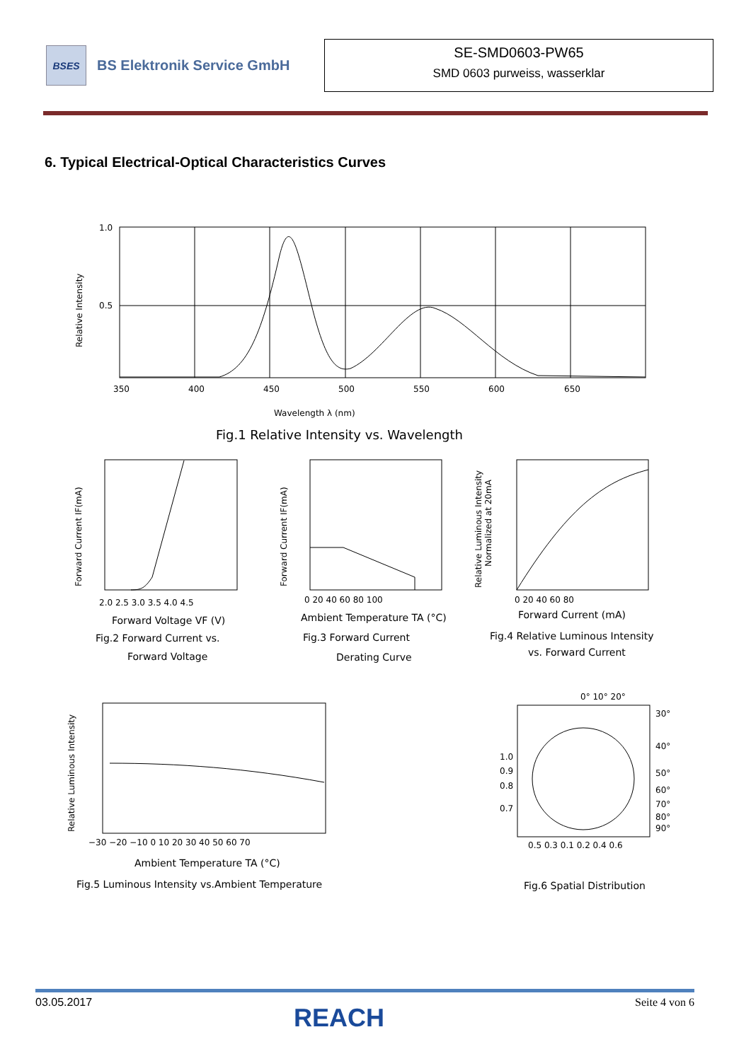BSES
BS Elektronik Service GmbH
SE-SMD0603-PW65
SMD 0603 purweiss, wasserklar
6. Typical Electrical-Optical Characteristics Curves
1.0
0.5
350
400
450
500
550
600
650
Relative Intensity
Wavelength λ (nm)
Fig.1 Relative Intensity vs. Wavelength
Forward Current IF(mA)
2.0 2.5 3.0 3.5 4.0 4.5
Forward Voltage VF (V)
Fig.2 Forward Current vs.
Forward Voltage
Forward Current IF(mA)
0 20 40 60 80 100
Ambient Temperature TA (°C)
Fig.3 Forward Current
Derating Curve
Relative Luminous Intensity
Normalized at 20mA
0 20 40 60 80
Forward Current (mA)
Fig.4 Relative Luminous Intensity
vs. Forward Current
Relative Luminous Intensity
−30 −20 −10 0 10 20 30 40 50 60 70
Ambient Temperature TA (°C)
Fig.5 Luminous Intensity vs.Ambient Temperature
0° 10° 20°
30°
40°
50°
60°
70°
80°
90°
1.0
0.9
0.8
0.7
0.5 0.3 0.1 0.2 0.4 0.6
Fig.6 Spatial Distribution
03.05.2017 Seite 4 von 6
REACH